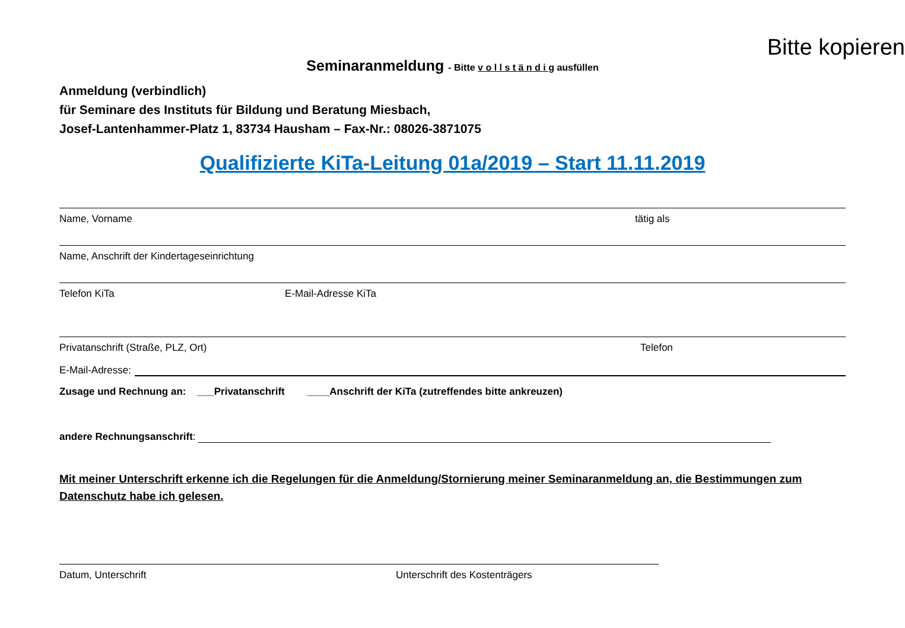Bitte kopieren
Seminaranmeldung - Bitte v o l l s t ä n d i g ausfüllen
Anmeldung (verbindlich)
für Seminare des Instituts für Bildung und Beratung Miesbach,
Josef-Lantenhammer-Platz 1, 83734 Hausham – Fax-Nr.: 08026-3871075
Qualifizierte KiTa-Leitung 01a/2019 – Start 11.11.2019
Name, Vorname tätig als
Name, Anschrift der Kindertageseinrichtung
Telefon KiTa E-Mail-Adresse KiTa
Privatanschrift (Straße, PLZ, Ort) Telefon
E-Mail-Adresse:
Zusage und Rechnung an: ___Privatanschrift ____Anschrift der KiTa (zutreffendes bitte ankreuzen)
andere Rechnungsanschrift:
Mit meiner Unterschrift erkenne ich die Regelungen für die Anmeldung/Stornierung meiner Seminaranmeldung an, die Bestimmungen zum Datenschutz habe ich gelesen.
Datum, Unterschrift Unterschrift des Kostenträgers